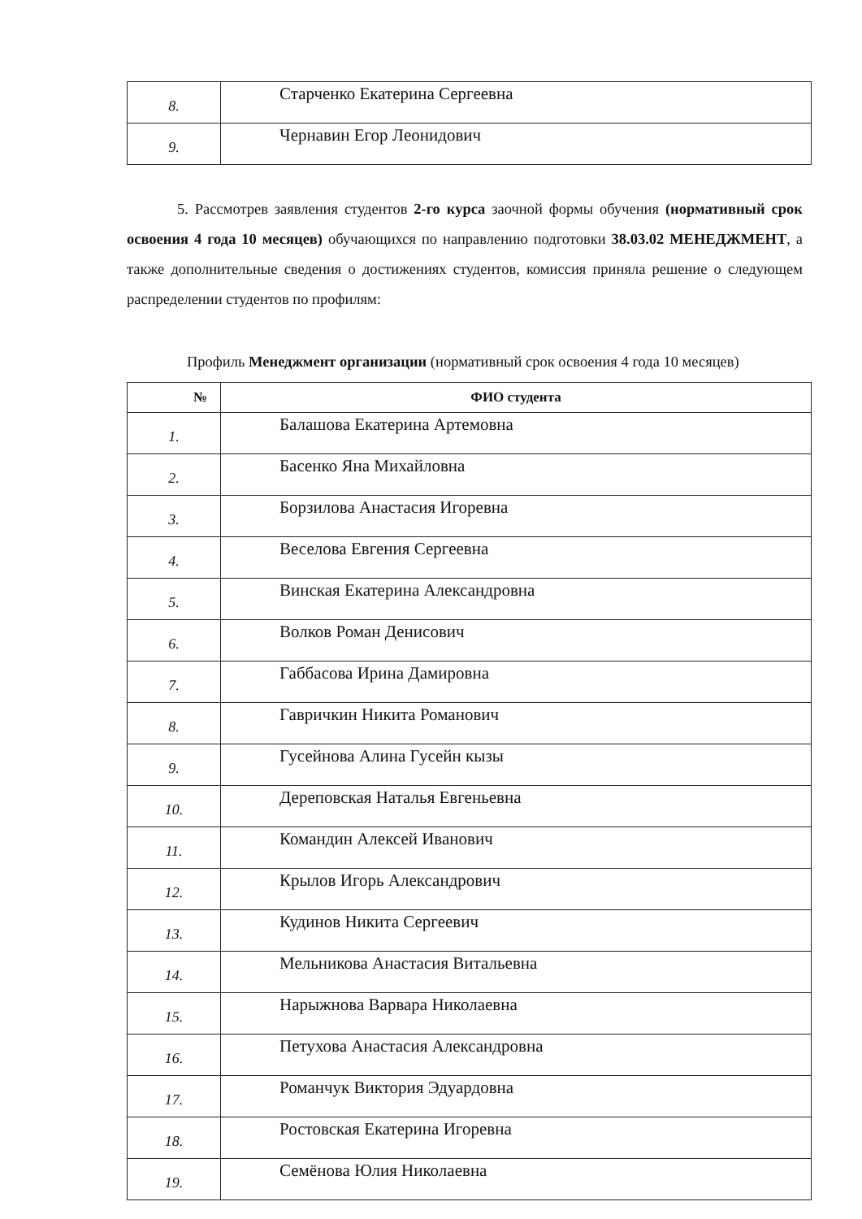| 8. | Старченко Екатерина Сергеевна |
| 9. | Чернавин Егор Леонидович |
5. Рассмотрев заявления студентов 2-го курса заочной формы обучения (нормативный срок освоения 4 года 10 месяцев) обучающихся по направлению подготовки 38.03.02 МЕНЕДЖМЕНТ, а также дополнительные сведения о достижениях студентов, комиссия приняла решение о следующем распределении студентов по профилям:
Профиль Менеджмент организации (нормативный срок освоения 4 года 10 месяцев)
| № | ФИО студента |
| --- | --- |
| 1. | Балашова Екатерина Артемовна |
| 2. | Басенко Яна Михайловна |
| 3. | Борзилова Анастасия Игоревна |
| 4. | Веселова Евгения Сергеевна |
| 5. | Винская Екатерина Александровна |
| 6. | Волков Роман Денисович |
| 7. | Габбасова Ирина Дамировна |
| 8. | Гавричкин Никита Романович |
| 9. | Гусейнова Алина Гусейн кызы |
| 10. | Дереповская Наталья Евгеньевна |
| 11. | Командин Алексей Иванович |
| 12. | Крылов Игорь Александрович |
| 13. | Кудинов Никита Сергеевич |
| 14. | Мельникова Анастасия Витальевна |
| 15. | Нарыжнова Варвара Николаевна |
| 16. | Петухова Анастасия Александровна |
| 17. | Романчук Виктория Эдуардовна |
| 18. | Ростовская Екатерина Игоревна |
| 19. | Семёнова Юлия Николаевна |